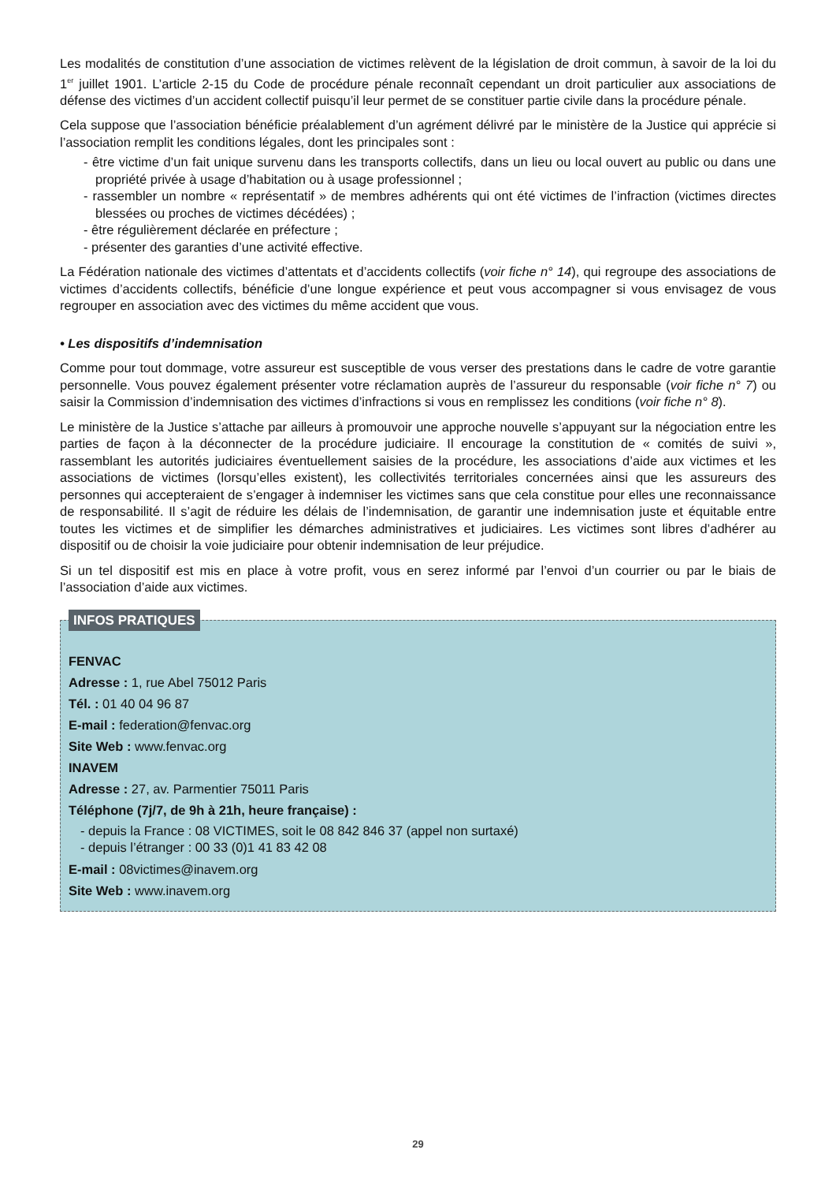Les modalités de constitution d’une association de victimes relèvent de la législation de droit commun, à savoir de la loi du 1<sup>er</sup> juillet 1901. L’article 2-15 du Code de procédure pénale reconnaît cependant un droit particulier aux associations de défense des victimes d’un accident collectif puisqu’il leur permet de se constituer partie civile dans la procédure pénale.
Cela suppose que l’association bénéficie préalablement d’un agrément délivré par le ministère de la Justice qui apprécie si l’association remplit les conditions légales, dont les principales sont :
- être victime d’un fait unique survenu dans les transports collectifs, dans un lieu ou local ouvert au public ou dans une propriété privée à usage d’habitation ou à usage professionnel ;
- rassembler un nombre « représentatif » de membres adhérents qui ont été victimes de l’infraction (victimes directes blessées ou proches de victimes décédées) ;
- être régulièrement déclarée en préfecture ;
- présenter des garanties d’une activité effective.
La Fédération nationale des victimes d’attentats et d’accidents collectifs (voir fiche n° 14), qui regroupe des associations de victimes d’accidents collectifs, bénéficie d’une longue expérience et peut vous accompagner si vous envisagez de vous regrouper en association avec des victimes du même accident que vous.
• Les dispositifs d’indemnisation
Comme pour tout dommage, votre assureur est susceptible de vous verser des prestations dans le cadre de votre garantie personnelle. Vous pouvez également présenter votre réclamation auprès de l’assureur du responsable (voir fiche n° 7) ou saisir la Commission d’indemnisation des victimes d’infractions si vous en remplissez les conditions (voir fiche n° 8).
Le ministère de la Justice s’attache par ailleurs à promouvoir une approche nouvelle s’appuyant sur la négociation entre les parties de façon à la déconnecter de la procédure judiciaire. Il encourage la constitution de « comités de suivi », rassemblant les autorités judiciaires éventuellement saisies de la procédure, les associations d’aide aux victimes et les associations de victimes (lorsqu’elles existent), les collectivités territoriales concernées ainsi que les assureurs des personnes qui accepteraient de s’engager à indemniser les victimes sans que cela constitue pour elles une reconnaissance de responsabilité. Il s’agit de réduire les délais de l’indemnisation, de garantir une indemnisation juste et équitable entre toutes les victimes et de simplifier les démarches administratives et judiciaires. Les victimes sont libres d’adhérer au dispositif ou de choisir la voie judiciaire pour obtenir indemnisation de leur préjudice.
Si un tel dispositif est mis en place à votre profit, vous en serez informé par l’envoi d’un courrier ou par le biais de l’association d’aide aux victimes.
INFOS PRATIQUES
FENVAC
Adresse : 1, rue Abel 75012 Paris
Tél. : 01 40 04 96 87
E-mail : federation@fenvac.org
Site Web : www.fenvac.org
INAVEM
Adresse : 27, av. Parmentier 75011 Paris
Téléphone (7j/7, de 9h à 21h, heure française) :
- depuis la France : 08 VICTIMES, soit le 08 842 846 37 (appel non surtaxé)
- depuis l’étranger : 00 33 (0)1 41 83 42 08
E-mail : 08victimes@inavem.org
Site Web : www.inavem.org
29